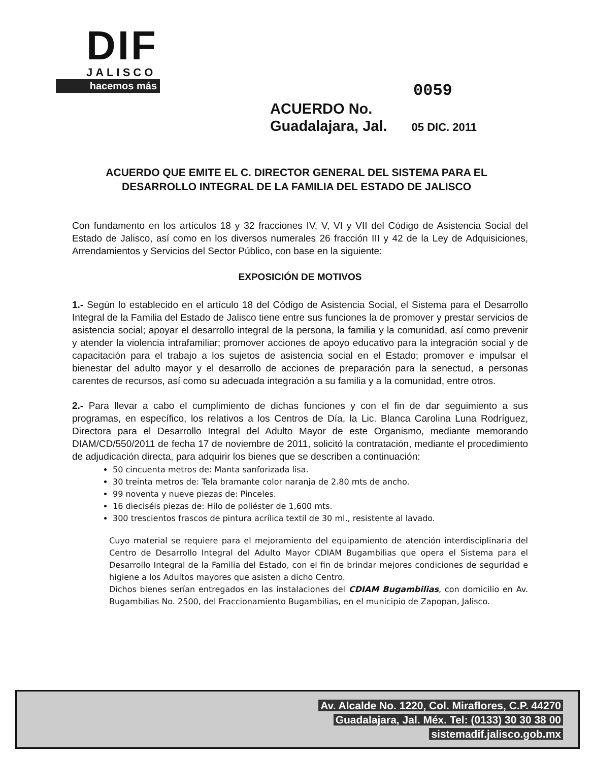DIF
JALISCO
hacemos más
0059
ACUERDO No.
Guadalajara, Jal. 05 DIC. 2011
ACUERDO QUE EMITE EL C. DIRECTOR GENERAL DEL SISTEMA PARA EL DESARROLLO INTEGRAL DE LA FAMILIA DEL ESTADO DE JALISCO
Con fundamento en los artículos 18 y 32 fracciones IV, V, VI y VII del Código de Asistencia Social del Estado de Jalisco, así como en los diversos numerales 26 fracción III y 42 de la Ley de Adquisiciones, Arrendamientos y Servicios del Sector Público, con base en la siguiente:
EXPOSICIÓN DE MOTIVOS
1.- Según lo establecido en el artículo 18 del Código de Asistencia Social, el Sistema para el Desarrollo Integral de la Familia del Estado de Jalisco tiene entre sus funciones la de promover y prestar servicios de asistencia social; apoyar el desarrollo integral de la persona, la familia y la comunidad, así como prevenir y atender la violencia intrafamiliar; promover acciones de apoyo educativo para la integración social y de capacitación para el trabajo a los sujetos de asistencia social en el Estado; promover e impulsar el bienestar del adulto mayor y el desarrollo de acciones de preparación para la senectud, a personas carentes de recursos, así como su adecuada integración a su familia y a la comunidad, entre otros.
2.- Para llevar a cabo el cumplimiento de dichas funciones y con el fin de dar seguimiento a sus programas, en específico, los relativos a los Centros de Día, la Lic. Blanca Carolina Luna Rodríguez, Directora para el Desarrollo Integral del Adulto Mayor de este Organismo, mediante memorando DIAM/CD/550/2011 de fecha 17 de noviembre de 2011, solicitó la contratación, mediante el procedimiento de adjudicación directa, para adquirir los bienes que se describen a continuación:
50 cincuenta metros de: Manta sanforizada lisa.
30 treinta metros de: Tela bramante color naranja de 2.80 mts de ancho.
99 noventa y nueve piezas de: Pinceles.
16 dieciséis piezas de: Hilo de poliéster de 1,600 mts.
300 trescientos frascos de pintura acrílica textil de 30 ml., resistente al lavado.
Cuyo material se requiere para el mejoramiento del equipamiento de atención interdisciplinaria del Centro de Desarrollo Integral del Adulto Mayor CDIAM Bugambilias que opera el Sistema para el Desarrollo Integral de la Familia del Estado, con el fin de brindar mejores condiciones de seguridad e higiene a los Adultos mayores que asisten a dicho Centro.
Dichos bienes serían entregados en las instalaciones del CDIAM Bugambilias, con domicilio en Av. Bugambilias No. 2500, del Fraccionamiento Bugambilias, en el municipio de Zapopan, Jalisco.
Av. Alcalde No. 1220, Col. Miraflores, C.P. 44270
Guadalajara, Jal. Méx. Tel: (0133) 30 30 38 00
sistemadif.jalisco.gob.mx